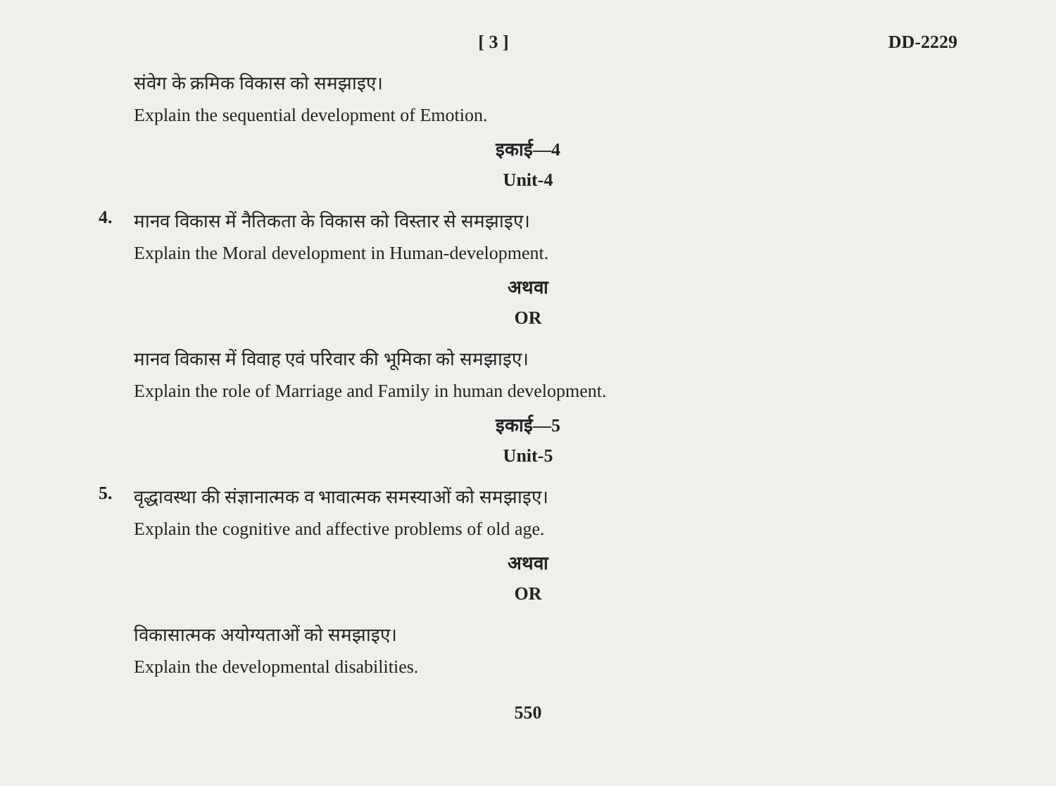[ 3 ] DD-2229
संवेग के क्रमिक विकास को समझाइए।
Explain the sequential development of Emotion.
इकाई—4
Unit-4
4.
मानव विकास में नैतिकता के विकास को विस्तार से समझाइए।
Explain the Moral development in Human-development.
अथवा
OR
मानव विकास में विवाह एवं परिवार की भूमिका को समझाइए।
Explain the role of Marriage and Family in human development.
इकाई—5
Unit-5
5.
वृद्धावस्था की संज्ञानात्मक व भावात्मक समस्याओं को समझाइए।
Explain the cognitive and affective problems of old age.
अथवा
OR
विकासात्मक अयोग्यताओं को समझाइए।
Explain the developmental disabilities.
550